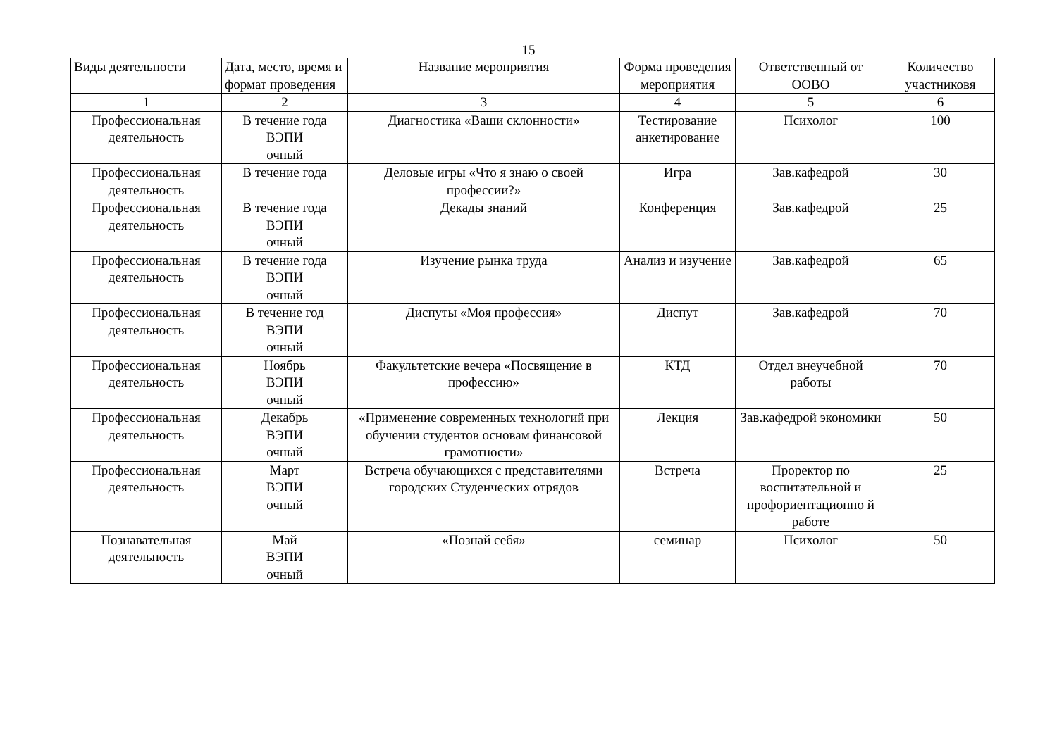15
| Виды деятельности | Дата, место, время и формат проведения | Название мероприятия | Форма проведения мероприятия | Ответственный от ООВО | Количество участниковя |
| --- | --- | --- | --- | --- | --- |
| 1 | 2 | 3 | 4 | 5 | 6 |
| Профессиональная деятельность | В течение года ВЭПИ очный | Диагностика «Ваши склонности» | Тестирование анкетирование | Психолог | 100 |
| Профессиональная деятельность | В течение года | Деловые игры «Что я знаю о своей профессии?» | Игра | Зав.кафедрой | 30 |
| Профессиональная деятельность | В течение года ВЭПИ очный | Декады знаний | Конференция | Зав.кафедрой | 25 |
| Профессиональная деятельность | В течение года ВЭПИ очный | Изучение рынка труда | Анализ и изучение | Зав.кафедрой | 65 |
| Профессиональная деятельность | В течение год ВЭПИ очный | Диспуты «Моя профессия» | Диспут | Зав.кафедрой | 70 |
| Профессиональная деятельность | Ноябрь ВЭПИ очный | Факультетские вечера «Посвящение в профессию» | КТД | Отдел внеучебной работы | 70 |
| Профессиональная деятельность | Декабрь ВЭПИ очный | «Применение современных технологий при обучении студентов основам финансовой грамотности» | Лекция | Зав.кафедрой экономики | 50 |
| Профессиональная деятельность | Март ВЭПИ очный | Встреча обучающихся с представителями городских Студенческих отрядов | Встреча | Проректор по воспитательной и профориентационно й работе | 25 |
| Познавательная деятельность | Май ВЭПИ очный | «Познай себя» | семинар | Психолог | 50 |